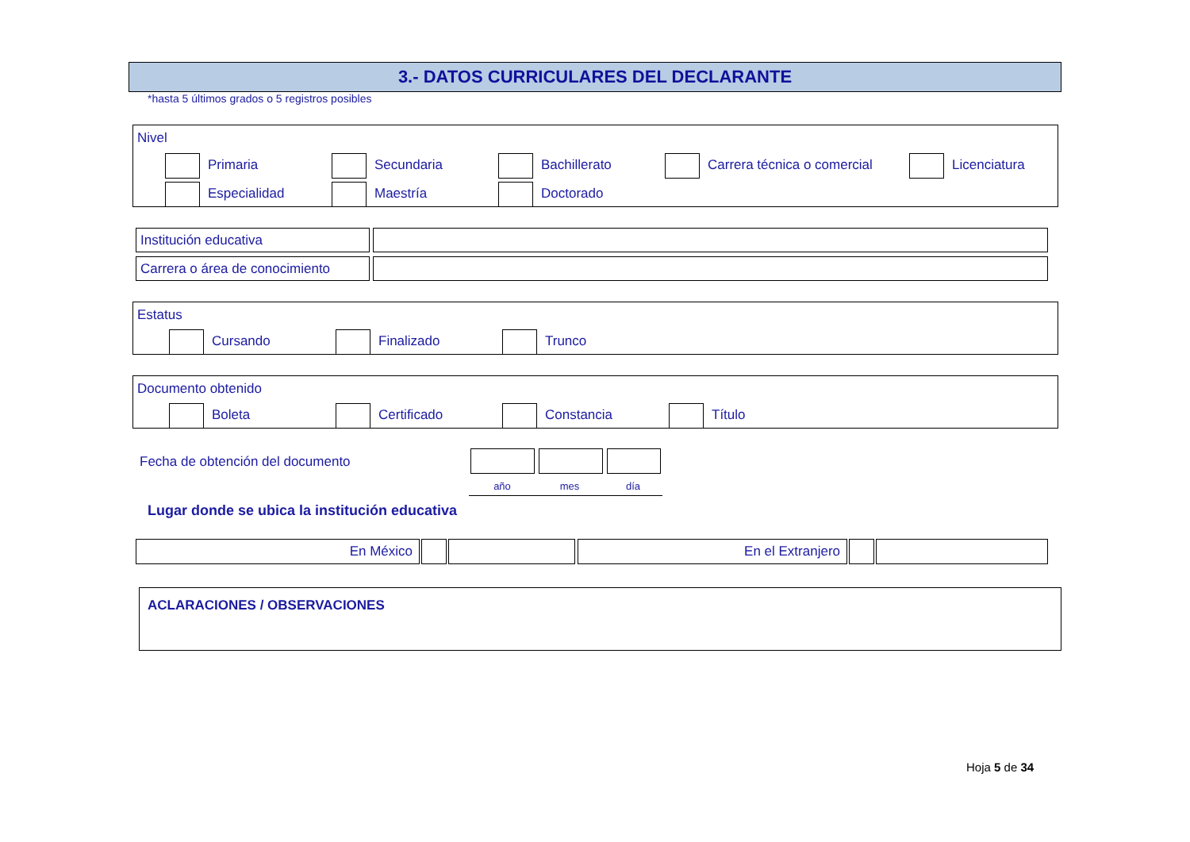3.- DATOS CURRICULARES DEL DECLARANTE
*hasta 5 últimos grados o 5 registros posibles
Nivel
Primaria Secundaria Bachillerato Carrera técnica o comercial Licenciatura
Especialidad Maestría Doctorado
Institución educativa
Carrera o área de conocimiento
Estatus
Cursando Finalizado Trunco
Documento obtenido
Boleta Certificado Constancia Título
Fecha de obtención del documento
año mes día
Lugar donde se ubica la institución educativa
En México En el Extranjero
ACLARACIONES / OBSERVACIONES
Hoja 5 de 34